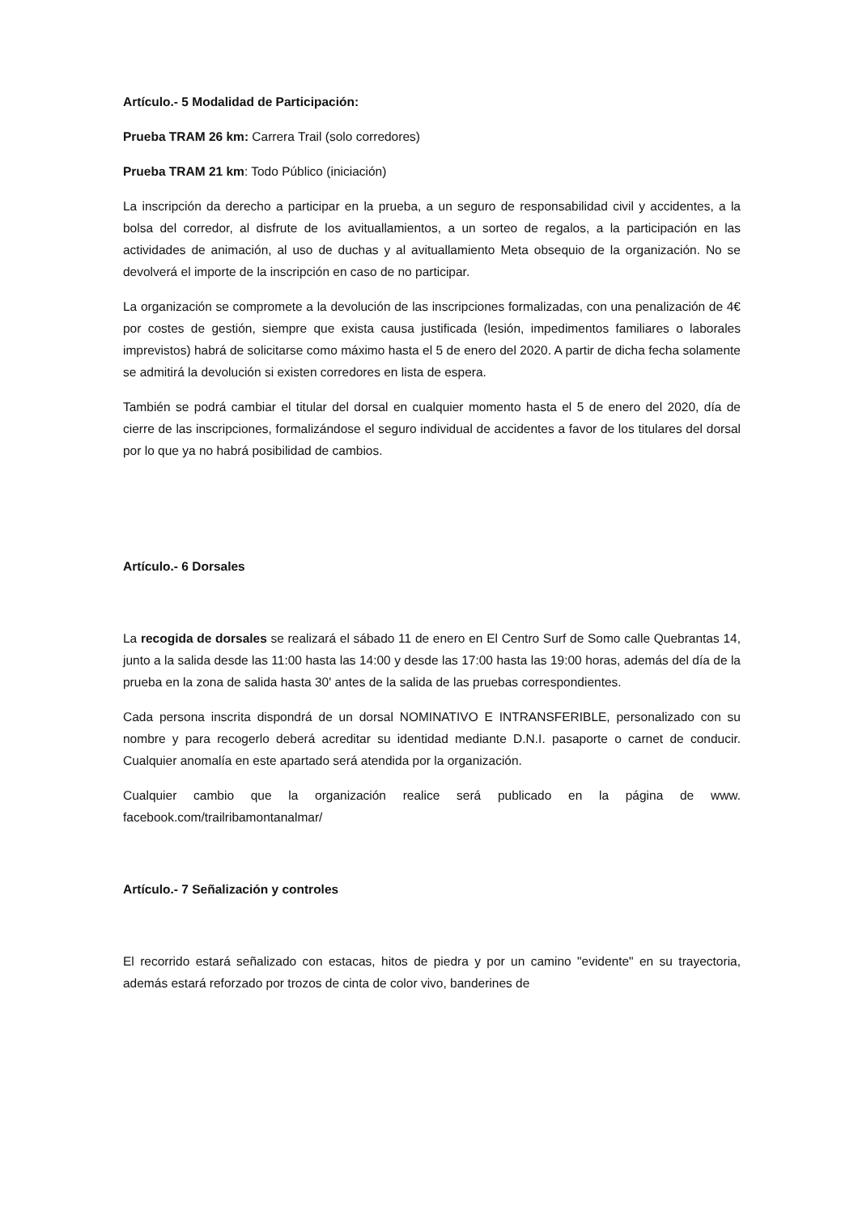Artículo.- 5 Modalidad de Participación:
Prueba TRAM 26 km: Carrera Trail (solo corredores)
Prueba TRAM 21 km: Todo Público (iniciación)
La inscripción da derecho a participar en la prueba, a un seguro de responsabilidad civil y accidentes, a la bolsa del corredor, al disfrute de los avituallamientos, a un sorteo de regalos, a la participación en las actividades de animación, al uso de duchas y al avituallamiento Meta obsequio de la organización. No se devolverá el importe de la inscripción en caso de no participar.
La organización se compromete a la devolución de las inscripciones formalizadas, con una penalización de 4€ por costes de gestión, siempre que exista causa justificada (lesión, impedimentos familiares o laborales imprevistos) habrá de solicitarse como máximo hasta el 5 de enero del 2020. A partir de dicha fecha solamente se admitirá la devolución si existen corredores en lista de espera.
También se podrá cambiar el titular del dorsal en cualquier momento hasta el 5 de enero del 2020, día de cierre de las inscripciones, formalizándose el seguro individual de accidentes a favor de los titulares del dorsal por lo que ya no habrá posibilidad de cambios.
Artículo.- 6 Dorsales
La recogida de dorsales se realizará el sábado 11 de enero en El Centro Surf de Somo calle Quebrantas 14, junto a la salida desde las 11:00 hasta las 14:00 y desde las 17:00 hasta las 19:00 horas, además del día de la prueba en la zona de salida hasta 30' antes de la salida de las pruebas correspondientes.
Cada persona inscrita dispondrá de un dorsal NOMINATIVO E INTRANSFERIBLE, personalizado con su nombre y para recogerlo deberá acreditar su identidad mediante D.N.I. pasaporte o carnet de conducir. Cualquier anomalía en este apartado será atendida por la organización.
Cualquier cambio que la organización realice será publicado en la página de www. facebook.com/trailribamontanalmar/
Artículo.- 7 Señalización y controles
El recorrido estará señalizado con estacas, hitos de piedra y por un camino "evidente" en su trayectoria, además estará reforzado por trozos de cinta de color vivo, banderines de